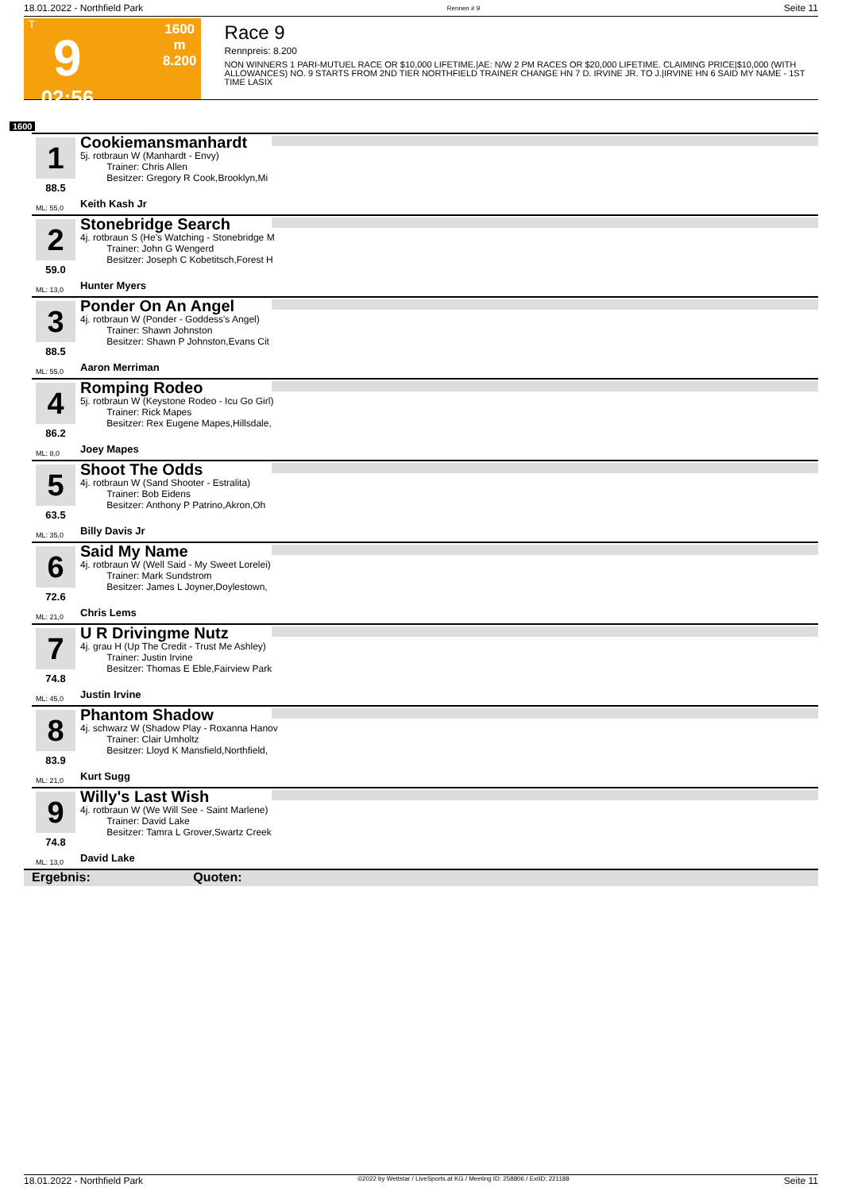18.01.2022 - Northfield Park Rennen # 9 Seite 11
T
9
02:56
1600 m
8.200
Race 9
Rennpreis: 8.200
NON WINNERS 1 PARI-MUTUEL RACE OR $10,000 LIFETIME.|AE: N/W 2 PM RACES OR $20,000 LIFETIME. CLAIMING PRICE|$10,000 (WITH ALLOWANCES) NO. 9 STARTS FROM 2ND TIER NORTHFIELD TRAINER CHANGE HN 7 D. IRVINE JR. TO J.|IRVINE HN 6 SAID MY NAME - 1ST TIME LASIX
1600
1
88.5
Cookiemansmanhardt
5j. rotbraun W (Manhardt - Envy)
Trainer: Chris Allen
Besitzer: Gregory R Cook,Brooklyn,Mi
ML: 55,0 Keith Kash Jr
2
59.0
Stonebridge Search
4j. rotbraun S (He's Watching - Stonebridge M
Trainer: John G Wengerd
Besitzer: Joseph C Kobetitsch,Forest H
ML: 13,0 Hunter Myers
3
88.5
Ponder On An Angel
4j. rotbraun W (Ponder - Goddess's Angel)
Trainer: Shawn Johnston
Besitzer: Shawn P Johnston,Evans Cit
ML: 55,0 Aaron Merriman
4
86.2
Romping Rodeo
5j. rotbraun W (Keystone Rodeo - Icu Go Girl)
Trainer: Rick Mapes
Besitzer: Rex Eugene Mapes,Hillsdale,
ML: 8,0 Joey Mapes
5
63.5
Shoot The Odds
4j. rotbraun W (Sand Shooter - Estralita)
Trainer: Bob Eidens
Besitzer: Anthony P Patrino,Akron,Oh
ML: 35,0 Billy Davis Jr
6
72.6
Said My Name
4j. rotbraun W (Well Said - My Sweet Lorelei)
Trainer: Mark Sundstrom
Besitzer: James L Joyner,Doylestown,
ML: 21,0 Chris Lems
7
74.8
U R Drivingme Nutz
4j. grau H (Up The Credit - Trust Me Ashley)
Trainer: Justin Irvine
Besitzer: Thomas E Eble,Fairview Park
ML: 45,0 Justin Irvine
8
83.9
Phantom Shadow
4j. schwarz W (Shadow Play - Roxanna Hanov
Trainer: Clair Umholtz
Besitzer: Lloyd K Mansfield,Northfield,
ML: 21,0 Kurt Sugg
9
74.8
Willy's Last Wish
4j. rotbraun W (We Will See - Saint Marlene)
Trainer: David Lake
Besitzer: Tamra L Grover,Swartz Creek
ML: 13,0 David Lake
Ergebnis: Quoten:
18.01.2022 - Northfield Park ©2022 by Wettstar / LiveSports.at KG / Meeting ID: 258806 / ExtID: 221188 Seite 11